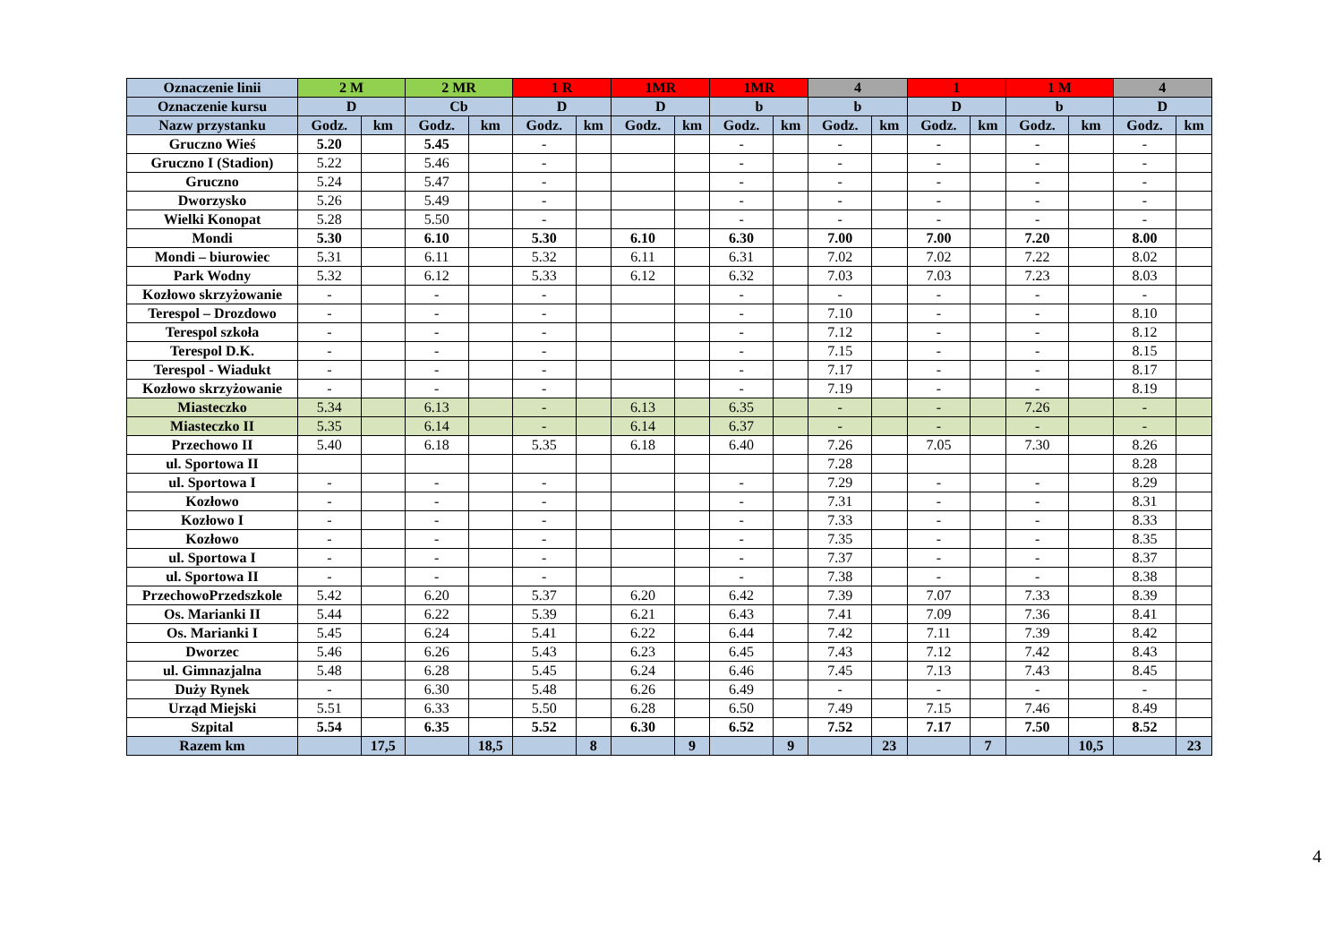| Oznaczenie linii | 2 M | | 2 MR | | 1 R | | 1MR | | 1MR | | 4 | | 1 | | 1 M | | 4 | |
| --- | --- | --- | --- | --- | --- | --- | --- | --- | --- | --- | --- | --- | --- | --- | --- | --- | --- | --- |
| Oznaczenie kursu | D | | Cb | | D | | D | | b | | b | | D | | b | | D | |
| Nazw przystanku | Godz. | km | Godz. | km | Godz. | km | Godz. | km | Godz. | km | Godz. | km | Godz. | km | Godz. | km | Godz. | km |
| Gruczno Wieś | 5.20 | | 5.45 | | - | | | | - | | - | | - | | - | | - | |
| Gruczno I (Stadion) | 5.22 | | 5.46 | | - | | | | - | | - | | - | | - | | - | |
| Gruczno | 5.24 | | 5.47 | | - | | | | - | | - | | - | | - | | - | |
| Dworzysko | 5.26 | | 5.49 | | - | | | | - | | - | | - | | - | | - | |
| Wielki Konopat | 5.28 | | 5.50 | | - | | | | - | | - | | - | | - | | - | |
| Mondi | 5.30 | | 6.10 | | 5.30 | | 6.10 | | 6.30 | | 7.00 | | 7.00 | | 7.20 | | 8.00 | |
| Mondi – biurowiec | 5.31 | | 6.11 | | 5.32 | | 6.11 | | 6.31 | | 7.02 | | 7.02 | | 7.22 | | 8.02 | |
| Park Wodny | 5.32 | | 6.12 | | 5.33 | | 6.12 | | 6.32 | | 7.03 | | 7.03 | | 7.23 | | 8.03 | |
| Kozłowo skrzyżowanie | - | | - | | - | | | | - | | - | | - | | - | | - | |
| Terespol – Drozdowo | - | | - | | - | | | | - | | 7.10 | | - | | - | | 8.10 | |
| Terespol szkoła | - | | - | | - | | | | - | | 7.12 | | - | | - | | 8.12 | |
| Terespol D.K. | - | | - | | - | | | | - | | 7.15 | | - | | - | | 8.15 | |
| Terespol - Wiadukt | - | | - | | - | | | | - | | 7.17 | | - | | - | | 8.17 | |
| Kozłowo skrzyżowanie | - | | - | | - | | | | - | | 7.19 | | - | | - | | 8.19 | |
| Miasteczko | 5.34 | | 6.13 | | - | | 6.13 | | 6.35 | | - | | - | | 7.26 | | - | |
| Miasteczko II | 5.35 | | 6.14 | | - | | 6.14 | | 6.37 | | - | | - | | - | | - | |
| Przechowo II | 5.40 | | 6.18 | | 5.35 | | 6.18 | | 6.40 | | 7.26 | | 7.05 | | 7.30 | | 8.26 | |
| ul. Sportowa II | | | | | | | | | | | 7.28 | | | | | | 8.28 | |
| ul. Sportowa I | - | | - | | - | | | | - | | 7.29 | | - | | - | | 8.29 | |
| Kozłowo | - | | - | | - | | | | - | | 7.31 | | - | | - | | 8.31 | |
| Kozłowo I | - | | - | | - | | | | - | | 7.33 | | - | | - | | 8.33 | |
| Kozłowo | - | | - | | - | | | | - | | 7.35 | | - | | - | | 8.35 | |
| ul. Sportowa I | - | | - | | - | | | | - | | 7.37 | | - | | - | | 8.37 | |
| ul. Sportowa II | - | | - | | - | | | | - | | 7.38 | | - | | - | | 8.38 | |
| PrzechowoPrzedszkole | 5.42 | | 6.20 | | 5.37 | | 6.20 | | 6.42 | | 7.39 | | 7.07 | | 7.33 | | 8.39 | |
| Os. Marianki II | 5.44 | | 6.22 | | 5.39 | | 6.21 | | 6.43 | | 7.41 | | 7.09 | | 7.36 | | 8.41 | |
| Os. Marianki I | 5.45 | | 6.24 | | 5.41 | | 6.22 | | 6.44 | | 7.42 | | 7.11 | | 7.39 | | 8.42 | |
| Dworzec | 5.46 | | 6.26 | | 5.43 | | 6.23 | | 6.45 | | 7.43 | | 7.12 | | 7.42 | | 8.43 | |
| ul. Gimnazjalna | 5.48 | | 6.28 | | 5.45 | | 6.24 | | 6.46 | | 7.45 | | 7.13 | | 7.43 | | 8.45 | |
| Duży Rynek | - | | 6.30 | | 5.48 | | 6.26 | | 6.49 | | - | | - | | - | | - | |
| Urząd Miejski | 5.51 | | 6.33 | | 5.50 | | 6.28 | | 6.50 | | 7.49 | | 7.15 | | 7.46 | | 8.49 | |
| Szpital | 5.54 | | 6.35 | | 5.52 | | 6.30 | | 6.52 | | 7.52 | | 7.17 | | 7.50 | | 8.52 | |
| Razem km | | 17,5 | | 18,5 | | 8 | | 9 | | 9 | | 23 | | 7 | | 10,5 | | 23 |
4